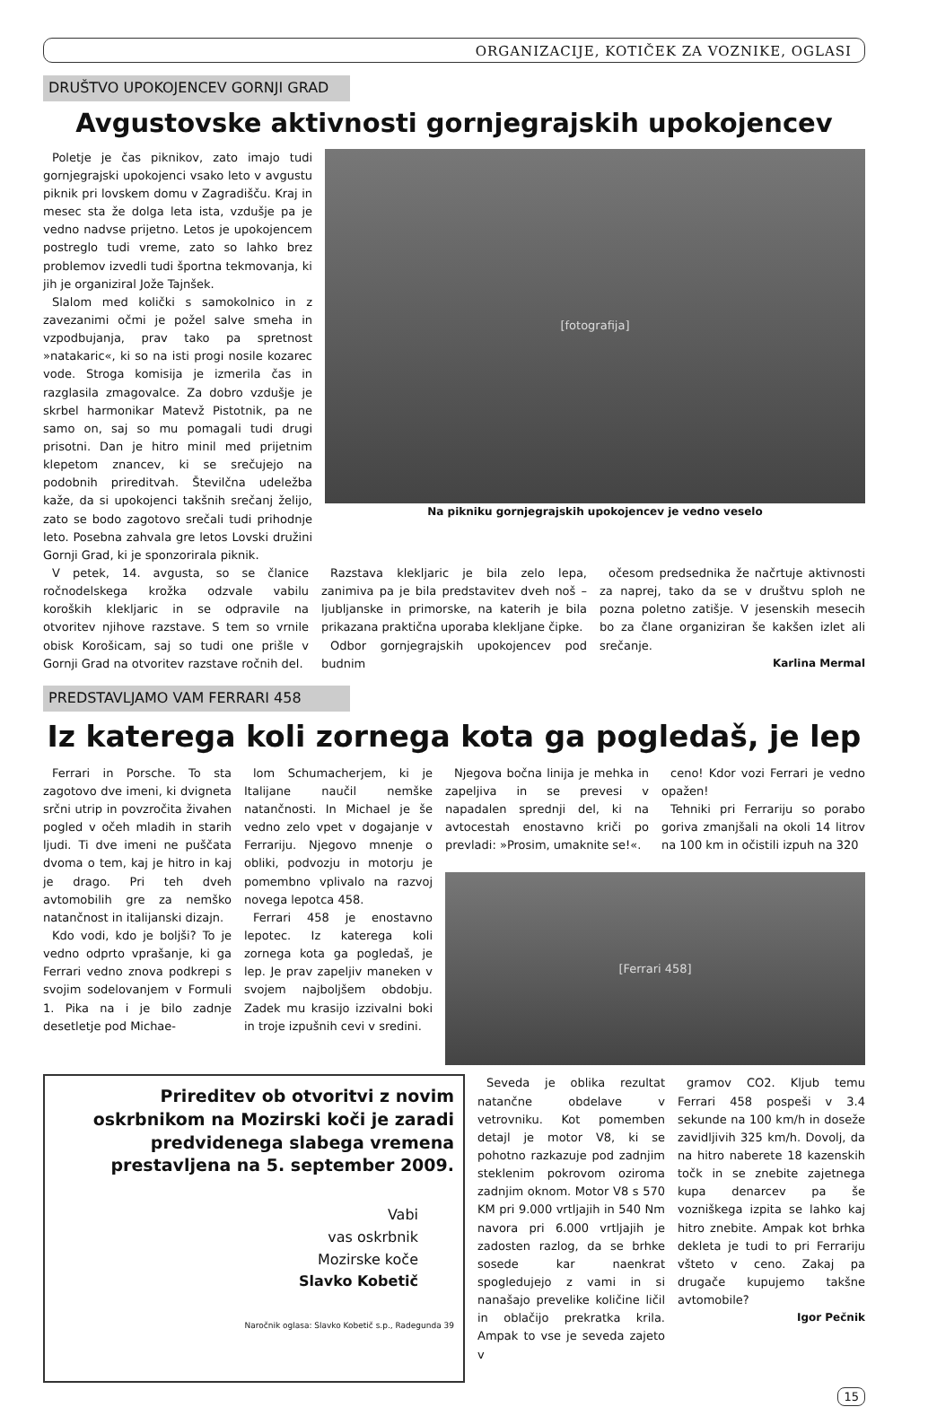ORGANIZACIJE, KOTIČEK ZA VOZNIKE, OGLASI
DRUŠTVO UPOKOJENCEV GORNJI GRAD
Avgustovske aktivnosti gornjegrajskih upokojencev
Poletje je čas piknikov, zato imajo tudi gornjegrajski upokojenci vsako leto v avgustu piknik pri lovskem domu v Zagradišču. Kraj in mesec sta že dolga leta ista, vzdušje pa je vedno nadvse prijetno. Letos je upokojencem postreglo tudi vreme, zato so lahko brez problemov izvedli tudi športna tekmovanja, ki jih je organiziral Jože Tajnšek.
Slalom med količki s samokolnico in z zavezanimi očmi je požel salve smeha in vzpodbujanja, prav tako pa spretnost »natakaric«, ki so na isti progi nosile kozarec vode. Stroga komisija je izmerila čas in razglasila zmagovalce. Za dobro vzdušje je skrbel harmonikar Matevž Pistotnik, pa ne samo on, saj so mu pomagali tudi drugi prisotni. Dan je hitro minil med prijetnim klepetom znancev, ki se srečujejo na podobnih prireditvah. Številčna udeležba kaže, da si upokojenci takšnih srečanj želijo, zato se bodo zagotovo srečali tudi prihodnje leto. Posebna zahvala gre letos Lovski družini Gornji Grad, ki je sponzorirala piknik.
[fotografija]
Na pikniku gornjegrajskih upokojencev je vedno veselo
V petek, 14. avgusta, so se članice ročnodelskega krožka odzvale vabilu koroških klekljaric in se odpravile na otvoritev njihove razstave. S tem so vrnile obisk Korošicam, saj so tudi one prišle v Gornji Grad na otvoritev razstave ročnih del.
Razstava klekljaric je bila zelo lepa, zanimiva pa je bila predstavitev dveh noš – ljubljanske in primorske, na katerih je bila prikazana praktična uporaba klekljane čipke.
Odbor gornjegrajskih upokojencev pod budnim
očesom predsednika že načrtuje aktivnosti za naprej, tako da se v društvu sploh ne pozna poletno zatišje. V jesenskih mesecih bo za člane organiziran še kakšen izlet ali srečanje.
Karlina Mermal
PREDSTAVLJAMO VAM FERRARI 458
Iz katerega koli zornega kota ga pogledaš, je lep
Ferrari in Porsche. To sta zagotovo dve imeni, ki dvigneta srčni utrip in povzročita živahen pogled v očeh mladih in starih ljudi. Ti dve imeni ne puščata dvoma o tem, kaj je hitro in kaj je drago. Pri teh dveh avtomobilih gre za nemško natančnost in italijanski dizajn.
Kdo vodi, kdo je boljši? To je vedno odprto vprašanje, ki ga Ferrari vedno znova podkrepi s svojim sodelovanjem v Formuli 1. Pika na i je bilo zadnje desetletje pod Michae-
lom Schumacherjem, ki je Italijane naučil nemške natančnosti. In Michael je še vedno zelo vpet v dogajanje v Ferrariju. Njegovo mnenje o obliki, podvozju in motorju je pomembno vplivalo na razvoj novega lepotca 458.
Ferrari 458 je enostavno lepotec. Iz katerega koli zornega kota ga pogledaš, je lep. Je prav zapeljiv maneken v svojem najboljšem obdobju. Zadek mu krasijo izzivalni boki in troje izpušnih cevi v sredini.
Njegova bočna linija je mehka in zapeljiva in se prevesi v napadalen sprednji del, ki na avtocestah enostavno kriči po prevladi: »Prosim, umaknite se!«.
ceno! Kdor vozi Ferrari je vedno opažen!
Tehniki pri Ferrariju so porabo goriva zmanjšali na okoli 14 litrov na 100 km in očistili izpuh na 320
[Ferrari 458]
Prireditev ob otvoritvi z novim oskrbnikom na Mozirski koči je zaradi predvidenega slabega vremena prestavljena na 5. september 2009.
Vabi
vas oskrbnik
Mozirske koče
Slavko Kobetič
Naročnik oglasa: Slavko Kobetič s.p., Radegunda 39
Seveda je oblika rezultat natančne obdelave v vetrovniku. Kot pomemben detajl je motor V8, ki se pohotno razkazuje pod zadnjim steklenim pokrovom oziroma zadnjim oknom. Motor V8 s 570 KM pri 9.000 vrtljajih in 540 Nm navora pri 6.000 vrtljajih je zadosten razlog, da se brhke sosede kar naenkrat spogledujejo z vami in si nanašajo prevelike količine ličil in oblačijo prekratka krila. Ampak to vse je seveda zajeto v
gramov CO2. Kljub temu Ferrari 458 pospeši v 3.4 sekunde na 100 km/h in doseže zavidljivih 325 km/h. Dovolj, da na hitro naberete 18 kazenskih točk in se znebite zajetnega kupa denarcev pa še vozniškega izpita se lahko kaj hitro znebite. Ampak kot brhka dekleta je tudi to pri Ferrariju všteto v ceno. Zakaj pa drugače kupujemo takšne avtomobile?
Igor Pečnik
15